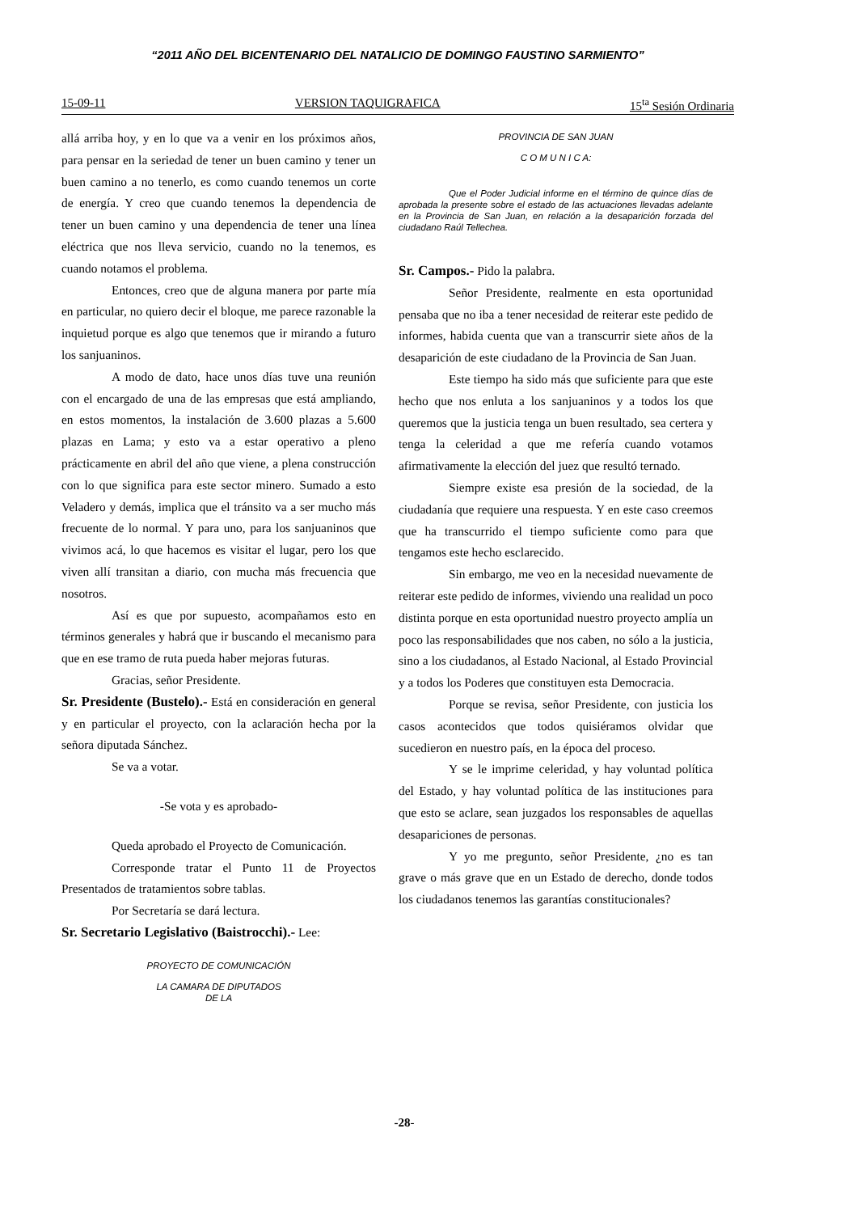“2011 AÑO DEL BICENTENARIO DEL NATALICIO DE DOMINGO FAUSTINO SARMIENTO”
15-09-11 VERSION TAQUIGRAFICA 15<sup>ta</sup> Sesión Ordinaria
allá arriba hoy, y en lo que va a venir en los próximos años, para pensar en la seriedad de tener un buen camino y tener un buen camino a no tenerlo, es como cuando tenemos un corte de energía. Y creo que cuando tenemos la dependencia de tener un buen camino y una dependencia de tener una línea eléctrica que nos lleva servicio, cuando no la tenemos, es cuando notamos el problema.
Entonces, creo que de alguna manera por parte mía en particular, no quiero decir el bloque, me parece razonable la inquietud porque es algo que tenemos que ir mirando a futuro los sanjuaninos.
A modo de dato, hace unos días tuve una reunión con el encargado de una de las empresas que está ampliando, en estos momentos, la instalación de 3.600 plazas a 5.600 plazas en Lama; y esto va a estar operativo a pleno prácticamente en abril del año que viene, a plena construcción con lo que significa para este sector minero. Sumado a esto Veladero y demás, implica que el tránsito va a ser mucho más frecuente de lo normal. Y para uno, para los sanjuaninos que vivimos acá, lo que hacemos es visitar el lugar, pero los que viven allí transitan a diario, con mucha más frecuencia que nosotros.
Así es que por supuesto, acompañamos esto en términos generales y habrá que ir buscando el mecanismo para que en ese tramo de ruta pueda haber mejoras futuras.
Gracias, señor Presidente.
Sr. Presidente (Bustelo).- Está en consideración en general y en particular el proyecto, con la aclaración hecha por la señora diputada Sánchez.
Se va a votar.
-Se vota y es aprobado-
Queda aprobado el Proyecto de Comunicación.
Corresponde tratar el Punto 11 de Proyectos Presentados de tratamientos sobre tablas.
Por Secretaría se dará lectura.
Sr. Secretario Legislativo (Baistrocchi).- Lee:
PROYECTO DE COMUNICACIÓN
LA CAMARA DE DIPUTADOS
DE LA
PROVINCIA DE SAN JUAN
C O M U N I C A:
Que el Poder Judicial informe en el término de quince días de aprobada la presente sobre el estado de las actuaciones llevadas adelante en la Provincia de San Juan, en relación a la desaparición forzada del ciudadano Raúl Tellechea.
Sr. Campos.- Pido la palabra.
Señor Presidente, realmente en esta oportunidad pensaba que no iba a tener necesidad de reiterar este pedido de informes, habida cuenta que van a transcurrir siete años de la desaparición de este ciudadano de la Provincia de San Juan.
Este tiempo ha sido más que suficiente para que este hecho que nos enluta a los sanjuaninos y a todos los que queremos que la justicia tenga un buen resultado, sea certera y tenga la celeridad a que me refería cuando votamos afirmativamente la elección del juez que resultó ternado.
Siempre existe esa presión de la sociedad, de la ciudadanía que requiere una respuesta. Y en este caso creemos que ha transcurrido el tiempo suficiente como para que tengamos este hecho esclarecido.
Sin embargo, me veo en la necesidad nuevamente de reiterar este pedido de informes, viviendo una realidad un poco distinta porque en esta oportunidad nuestro proyecto amplía un poco las responsabilidades que nos caben, no sólo a la justicia, sino a los ciudadanos, al Estado Nacional, al Estado Provincial y a todos los Poderes que constituyen esta Democracia.
Porque se revisa, señor Presidente, con justicia los casos acontecidos que todos quisiéramos olvidar que sucedieron en nuestro país, en la época del proceso.
Y se le imprime celeridad, y hay voluntad política del Estado, y hay voluntad política de las instituciones para que esto se aclare, sean juzgados los responsables de aquellas desapariciones de personas.
Y yo me pregunto, señor Presidente, ¿no es tan grave o más grave que en un Estado de derecho, donde todos los ciudadanos tenemos las garantías constitucionales?
-28-